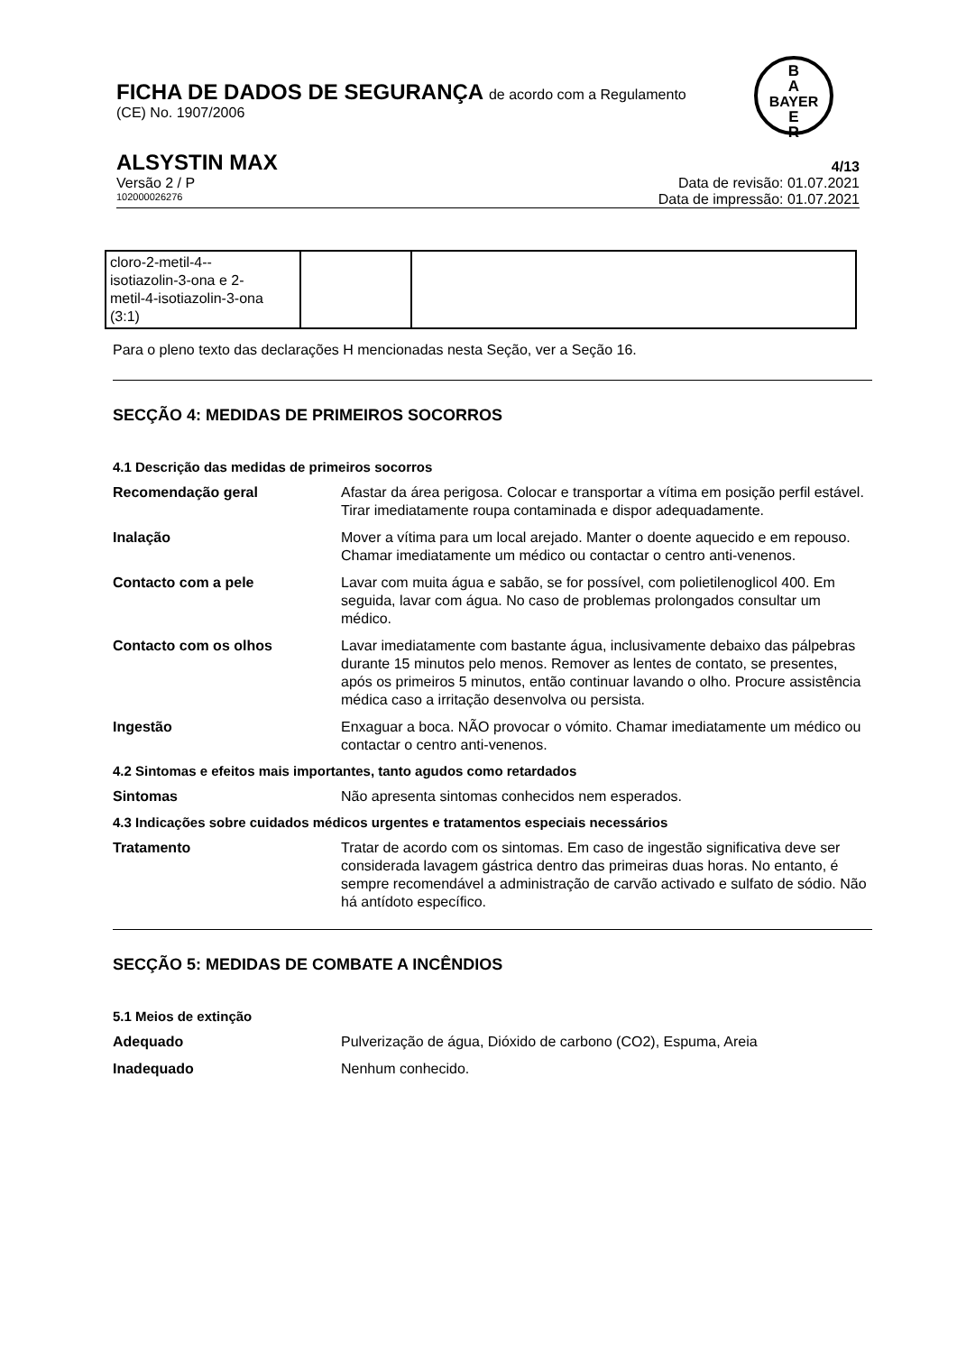FICHA DE DADOS DE SEGURANÇA de acordo com a Regulamento
(CE) No. 1907/2006
B
A
BAYER
E
R
ALSYSTIN MAX 4/13
Versão 2 / P Data de revisão: 01.07.2021
102000026276 Data de impressão: 01.07.2021
| cloro-2-metil-4-- isotiazolin-3-ona e 2- metil-4-isotiazolin-3-ona (3:1) | | |
Para o pleno texto das declarações H mencionadas nesta Seção, ver a Seção 16.
SECÇÃO 4: MEDIDAS DE PRIMEIROS SOCORROS
4.1 Descrição das medidas de primeiros socorros
Recomendação geral Afastar da área perigosa. Colocar e transportar a vítima em posição perfil estável. Tirar imediatamente roupa contaminada e dispor adequadamente.
Inalação Mover a vítima para um local arejado. Manter o doente aquecido e em repouso. Chamar imediatamente um médico ou contactar o centro anti-venenos.
Contacto com a pele Lavar com muita água e sabão, se for possível, com polietilenoglicol 400. Em seguida, lavar com água. No caso de problemas prolongados consultar um médico.
Contacto com os olhos Lavar imediatamente com bastante água, inclusivamente debaixo das pálpebras durante 15 minutos pelo menos. Remover as lentes de contato, se presentes, após os primeiros 5 minutos, então continuar lavando o olho. Procure assistência médica caso a irritação desenvolva ou persista.
Ingestão Enxaguar a boca. NÃO provocar o vómito. Chamar imediatamente um médico ou contactar o centro anti-venenos.
4.2 Sintomas e efeitos mais importantes, tanto agudos como retardados
Sintomas Não apresenta sintomas conhecidos nem esperados.
4.3 Indicações sobre cuidados médicos urgentes e tratamentos especiais necessários
Tratamento Tratar de acordo com os sintomas. Em caso de ingestão significativa deve ser considerada lavagem gástrica dentro das primeiras duas horas. No entanto, é sempre recomendável a administração de carvão activado e sulfato de sódio. Não há antídoto específico.
SECÇÃO 5: MEDIDAS DE COMBATE A INCÊNDIOS
5.1 Meios de extinção
Adequado Pulverização de água, Dióxido de carbono (CO2), Espuma, Areia
Inadequado Nenhum conhecido.